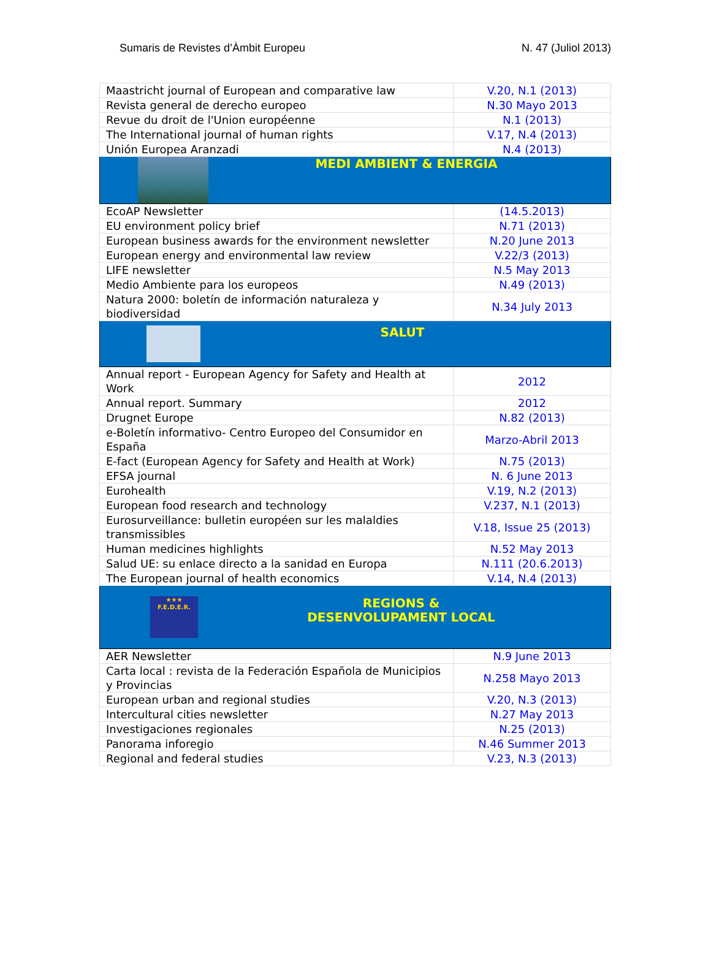Sumaris de Revistes d’Àmbit Europeu N. 47 (Juliol 2013)
| Maastricht journal of European and comparative law | V.20, N.1 (2013) |
| Revista general de derecho europeo | N.30 Mayo 2013 |
| Revue du droit de l'Union européenne | N.1 (2013) |
| The International journal of human rights | V.17, N.4 (2013) |
| Unión Europea Aranzadi | N.4 (2013) |
| MEDI AMBIENT & ENERGIA | |
| EcoAP Newsletter | (14.5.2013) |
| EU environment policy brief | N.71 (2013) |
| European business awards for the environment newsletter | N.20 June 2013 |
| European energy and environmental law review | V.22/3 (2013) |
| LIFE newsletter | N.5 May 2013 |
| Medio Ambiente para los europeos | N.49 (2013) |
| Natura 2000: boletín de información naturaleza y biodiversidad | N.34 July 2013 |
| SALUT | |
| Annual report - European Agency for Safety and Health at Work | 2012 |
| Annual report. Summary | 2012 |
| Drugnet Europe | N.82 (2013) |
| e-Boletín informativo- Centro Europeo del Consumidor en España | Marzo-Abril 2013 |
| E-fact (European Agency for Safety and Health at Work) | N.75 (2013) |
| EFSA journal | N. 6 June 2013 |
| Eurohealth | V.19, N.2 (2013) |
| European food research and technology | V.237, N.1 (2013) |
| Eurosurveillance: bulletin européen sur les malaldies transmissibles | V.18, Issue 25 (2013) |
| Human medicines highlights | N.52 May 2013 |
| Salud UE: su enlace directo a la sanidad en Europa | N.111 (20.6.2013) |
| The European journal of health economics | V.14, N.4 (2013) |
| ★★★ F.E.D.E.R. REGIONS & DESENVOLUPAMENT LOCAL | |
| AER Newsletter | N.9 June 2013 |
| Carta local : revista de la Federación Española de Municipios y Provincias | N.258 Mayo 2013 |
| European urban and regional studies | V.20, N.3 (2013) |
| Intercultural cities newsletter | N.27 May 2013 |
| Investigaciones regionales | N.25 (2013) |
| Panorama inforegio | N.46 Summer 2013 |
| Regional and federal studies | V.23, N.3 (2013) |